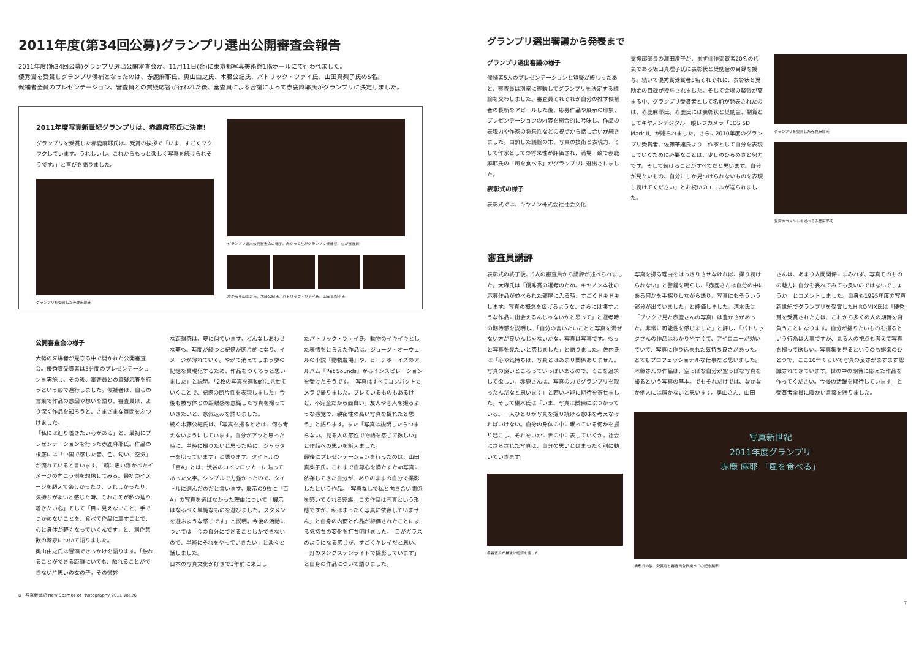2011年度(第34回公募)グランプリ選出公開審査会報告
2011年度(第34回公募)グランプリ選出公開審査会が、11月11日(金)に東京都写真美術館1階ホールにて行われました。
優秀賞を受賞しグランプリ候補となったのは、赤鹿麻耶氏、奥山由之氏、木藤公紀氏、パトリック・ツァイ氏、山田真梨子氏の5名。
候補者全員のプレゼンテーション、審査員との質疑応答が行われた後、審査員による合議によって赤鹿麻耶氏がグランプリに決定しました。
2011年度写真新世紀グランプリは、赤鹿麻耶氏に決定!
グランプリを受賞した赤鹿麻耶氏は、受賞の挨拶で「いま、すごくワクワクしています。うれしいし、これからもっと楽しく写真を続けられそうです。」と喜びを語りました。
グランプリを受賞した赤鹿麻耶氏
グランプリ選出公開審査会の様子。向かって左がグランプリ候補者、右が審査員
左から奥山由之氏、木藤公紀氏、パトリック・ツァイ氏、山田真梨子氏
公開審査会の様子
大勢の来場者が見守る中で開かれた公開審査会。優秀賞受賞者は5分間のプレゼンテーションを実施し、その後、審査員との質疑応答を行うという形で進行しました。候補者は、自らの言葉で作品の意図や想いを語り、審査員は、より深く作品を知ろうと、さまざまな質問をぶつけました。
「私には辿り着きたい心がある」と、最初にプレゼンテーションを行った赤鹿麻耶氏。作品の根底には「中国で感じた音、色、匂い、空気」が流れていると言います。「頭に思い浮かべたイメージの向こう側を想像してみる。最初のイメージを超えて楽しかったり、うれしかったり、気持ちがよいと感じた時、それこそが私の辿り着きたい心」そして「目に見えないこと、手でつかめないことを、食べて作品に戻すことで、心と身体が軽くなっていくんです」と、創作意欲の源泉について語りました。
奥山由之氏は冒頭できっかけを語ります。「触れることができる距離にいても、触れることができない片思いの女の子。その微妙
な距離感は、夢に似ています。どんなしあわせな夢も、時間が経つと記憶が断片的になり、イメージが薄れていく。やがて消えてしまう夢の記憶を具現化するため、作品をつくろうと思いました」と説明。「2枚の写真を連動的に見せていくことで、記憶の断片性を表現しました」今後も被写体との距離感を意識した写真を撮っていきたいと、意気込みを語りました。
続く木藤公紀氏は、「写真を撮るときは、何も考えないようにしています。自分がアッと思った時に、単純に撮りたいと思った時に、シャッターを切っています」と語ります。タイトルの「百A」とは、渋谷のコインロッカーに貼ってあった文字。シンプルで力強かったので、タイトルに選んだのだと言います。展示の9枚に「百A」の写真を選ばなかった理由について「展示はなるべく単純なものを選びました。スタメンを選ぶような感じです」と説明。今後の活動については「今の自分にできることしかできないので、単純にそれをやっていきたい」と淡々と話しました。
日本の写真文化が好きで3年前に来日し
たパトリック・ツァイ氏。動物のイキイキとした表情をとらえた作品は、ジョージ・オーウェルの小説『動物農場』や、ビーチボーイズのアルバム『Pet Sounds』からインスピレーションを受けたそうです。「写真はすべてコンパクトカメラで撮りました。ブレているものもあるけど、不完全だから面白い。友人や恋人を撮るような感覚で、親密性の高い写真を撮れたと思う」と語ります。また「写真は説明したらつまらない。見る人の感性で物語を感じて欲しい」と作品への思いを訴えました。
最後にプレゼンテーションを行ったのは、山田真梨子氏。これまで自尊心を満たすため写真に依存してきた自分が、ありのままの自分で撮影したという作品。「写真なしで私と向き合い関係を築いてくれる家族。この作品は写真という形態ですが、私はまったく写真に依存していません」と自身の内面と作品が評価されたことによる気持ちの変化を打ち明けました。「目がガラスのようになる感じが、すごくキレイだと思い、一灯のタングステンライトで撮影しています」と自身の作品について語りました。
6 写真新世紀 New Cosmos of Photography 2011 vol.26
グランプリ選出審議から発表まで
グランプリ選出審議の様子
候補者5人のプレゼンテーションと質疑が終わったあと、審査員は別室に移動してグランプリを決定する議論を交わしました。審査員それぞれが自分の推す候補者の長所をアピールした後、応募作品や展示の印象、プレゼンテーションの内容を総合的に吟味し、作品の表現力や作家の将来性などの視点から話し合いが続きました。白熱した議論の末、写真の技術と表現力、そして作家としての将来性が評価され、満場一致で赤鹿麻耶氏の「風を食べる」がグランプリに選出されました。
表彰式の様子
表彰式では、キヤノン株式会社社会文化
支援部部長の澤田澄子が、まず佳作受賞者20名の代表である坂口真理子氏に表彰状と奨励金の目録を授与。続いて優秀賞受賞者5名それぞれに、表彰状と奨励金の目録が授与されました。そして会場の緊張が高まる中、グランプリ受賞者として名前が発表されたのは、赤鹿麻耶氏。赤鹿氏には表彰状と奨励金、副賞としてキヤノンデジタル一眼レフカメラ「EOS 5D Mark II」が贈られました。さらに2010年度のグランプリ受賞者、佐藤華連氏より「作家として自分を表現していくために必要なことは、少しのひらめきと努力です。そして続けることがすべてだと思います。自分が見たいもの、自分にしか見つけられないものを表現し続けてください」とお祝いのエールが送られました。
グランプリを受賞した赤鹿麻耶氏
受賞のコメントを述べる赤鹿麻耶氏
審査員講評
表彰式の終了後、5人の審査員から講評が述べられました。大森氏は「優秀賞の選考のため、キヤノン本社の応募作品が並べられた部屋に入る時、すごくドキドキします。写真の概念を広げるような、さらには壊すような作品に出会えるんじゃないかと思って」と選考時の期待感を説明し、「自分の言いたいことと写真を混ぜない方が良いんじゃないかな。写真は写真です。もっと写真を見たいと感じました」と語りました。佐内氏は「心や気持ちは、写真とはあまり関係ありません。写真の良いところっていっぱいあるので、そこを追求して欲しい。赤鹿さんは、写真の力でグランプリを取ったんだなと思います」と若い才能に期待を寄せました。そして椹木氏は「いま、写真は試練にぶつかっている。一人ひとりが写真を撮り続ける意味を考えなければいけない。自分の身体の中に眠っている何かを掘り起こし、それをいかに世の中に表していくか。社会にさらされた写真は、自分の思いとはまったく別に動いていきます。
各審査員が最後に総評を語った
写真を撮る理由をはっきりさせなければ、撮り続けられない」と警鐘を鳴らし、「赤鹿さんは自分の中にある何かを手探りしながら語り、写真にもそういう部分が出ていました」と評価しました。清水氏は「ブックで見た赤鹿さんの写真には豊かさがあった。非常に可能性を感じました」と評し、「パトリックさんの作品はわかりやすくて、アイロニーが効いていて、写真に作り込まれた気持ち良さがあった。とてもプロフェッショナルな仕事だと思いました。木藤さんの作品は、空っぽな自分が空っぽな写真を撮るという写真の基本。でもそれだけでは、なかなか他人には届かないと思います。奥山さん、山田
さんは、あまり人間関係にまみれず、写真そのものの魅力に自分を委ねてみても良いのではないでしょうか」とコメントしました。自身も1995年度の写真新世紀でグランプリを受賞したHIROMIX氏は「優秀賞を受賞された方は、これから多くの人の期待を背負うことになります。自分が撮りたいものを撮るという行為は大事ですが、見る人の視点も考えて写真を撮って欲しい。写真集を見るというのも娯楽のひとつで、ここ10年くらいで写真の良さがますます認識されてきています。世の中の期待に応えた作品を作ってください。今後の活躍を期待しています」と受賞者全員に暖かい言葉を贈りました。
写真新世紀
2011年度グランプリ
赤鹿 麻耶 「風を食べる」
表彰式の後、受賞者と審査員全員揃っての記念撮影
7